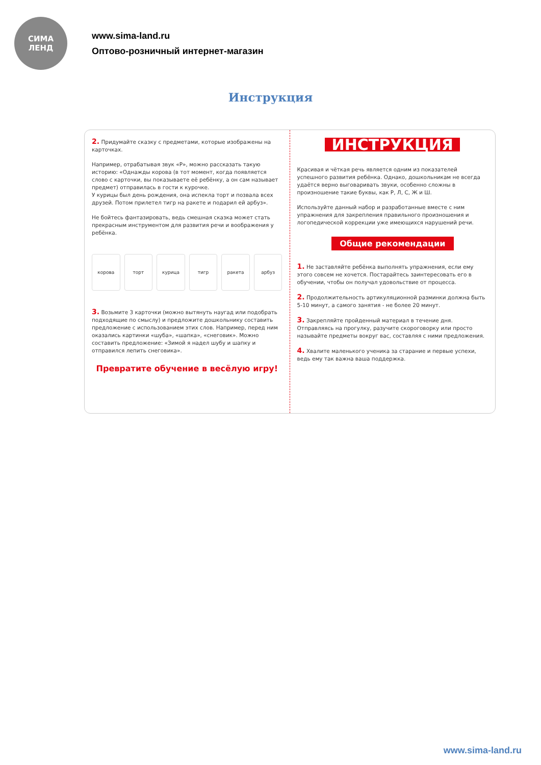СИМА
ЛЕНД
www.sima-land.ru
Оптово-розничный интернет-магазин
Инструкция
2. Придумайте сказку с предметами, которые изображены на карточках.
Например, отрабатывая звук «Р», можно рассказать такую историю: «Однажды корова (в тот момент, когда появляется слово с карточки, вы показываете её ребёнку, а он сам называет предмет) отправилась в гости к курочке.
У курицы был день рождения, она испекла торт и позвала всех друзей. Потом прилетел тигр на ракете и подарил ей арбуз».
Не бойтесь фантазировать, ведь смешная сказка может стать прекрасным инструментом для развития речи и воображения у ребёнка.
корова торт курица тигр ракета арбуз
3. Возьмите 3 карточки (можно вытянуть наугад или подобрать подходящие по смыслу) и предложите дошкольнику составить предложение с использованием этих слов. Например, перед ним оказались картинки «шуба», «шапка», «снеговик». Можно составить предложение: «Зимой я надел шубу и шапку и отправился лепить снеговика».
Превратите обучение в весёлую игру!
ИНСТРУКЦИЯ
Красивая и чёткая речь является одним из показателей успешного развития ребёнка. Однако, дошкольникам не всегда удаётся верно выговаривать звуки, особенно сложны в произношение такие буквы, как Р, Л, С, Ж и Ш.
Используйте данный набор и разработанные вместе с ним упражнения для закрепления правильного произношения и логопедической коррекции уже имеющихся нарушений речи.
Общие рекомендации
1. Не заставляйте ребёнка выполнять упражнения, если ему этого совсем не хочется. Постарайтесь заинтересовать его в обучении, чтобы он получал удовольствие от процесса.
2. Продолжительность артикуляционной разминки должна быть 5-10 минут, а самого занятия - не более 20 минут.
3. Закрепляйте пройденный материал в течение дня. Отправляясь на прогулку, разучите скороговорку или просто называйте предметы вокруг вас, составляя с ними предложения.
4. Хвалите маленького ученика за старание и первые успехи, ведь ему так важна ваша поддержка.
www.sima-land.ru